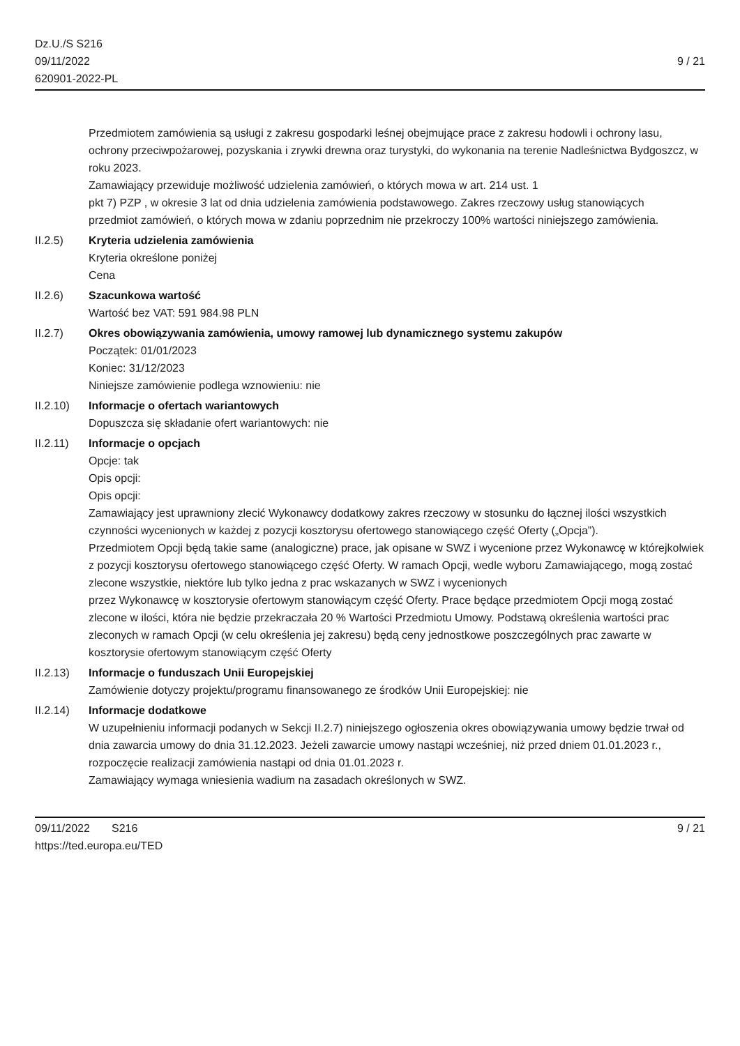Dz.U./S S216
09/11/2022
620901-2022-PL
9 / 21
Przedmiotem zamówienia są usługi z zakresu gospodarki leśnej obejmujące prace z zakresu hodowli i ochrony lasu,
ochrony przeciwpożarowej, pozyskania i zrywki drewna oraz turystyki, do wykonania na terenie Nadleśnictwa Bydgoszcz, w roku 2023.
Zamawiający przewiduje możliwość udzielenia zamówień, o których mowa w art. 214 ust. 1
pkt 7) PZP , w okresie 3 lat od dnia udzielenia zamówienia podstawowego. Zakres rzeczowy usług stanowiących
przedmiot zamówień, o których mowa w zdaniu poprzednim nie przekroczy 100% wartości niniejszego zamówienia.
II.2.5) Kryteria udzielenia zamówienia
Kryteria określone poniżej
Cena
II.2.6) Szacunkowa wartość
Wartość bez VAT: 591 984.98 PLN
II.2.7) Okres obowiązywania zamówienia, umowy ramowej lub dynamicznego systemu zakupów
Początek: 01/01/2023
Koniec: 31/12/2023
Niniejsze zamówienie podlega wznowieniu: nie
II.2.10) Informacje o ofertach wariantowych
Dopuszcza się składanie ofert wariantowych: nie
II.2.11) Informacje o opcjach
Opcje: tak
Opis opcji:
Opis opcji:
Zamawiający jest uprawniony zlecić Wykonawcy dodatkowy zakres rzeczowy w stosunku do łącznej ilości wszystkich czynności wycenionych w każdej z pozycji kosztorysu ofertowego stanowiącego część Oferty („Opcja”).
Przedmiotem Opcji będą takie same (analogiczne) prace, jak opisane w SWZ i wycenione przez Wykonawcę w którejkolwiek z pozycji kosztorysu ofertowego stanowiącego część Oferty. W ramach Opcji, wedle wyboru Zamawiającego, mogą zostać zlecone wszystkie, niektóre lub tylko jedna z prac wskazanych w SWZ i wycenionych
przez Wykonawcę w kosztorysie ofertowym stanowiącym część Oferty. Prace będące przedmiotem Opcji mogą zostać
zlecone w ilości, która nie będzie przekraczała 20 % Wartości Przedmiotu Umowy. Podstawą określenia wartości prac
zleconych w ramach Opcji (w celu określenia jej zakresu) będą ceny jednostkowe poszczególnych prac zawarte w
kosztorysie ofertowym stanowiącym część Oferty
II.2.13) Informacje o funduszach Unii Europejskiej
Zamówienie dotyczy projektu/programu finansowanego ze środków Unii Europejskiej: nie
II.2.14) Informacje dodatkowe
W uzupełnieniu informacji podanych w Sekcji II.2.7) niniejszego ogłoszenia okres obowiązywania umowy będzie trwał od dnia zawarcia umowy do dnia 31.12.2023. Jeżeli zawarcie umowy nastąpi wcześniej, niż przed dniem 01.01.2023 r., rozpoczęcie realizacji zamówienia nastąpi od dnia 01.01.2023 r.
Zamawiający wymaga wniesienia wadium na zasadach określonych w SWZ.
09/11/2022 S216
https://ted.europa.eu/TED
9 / 21